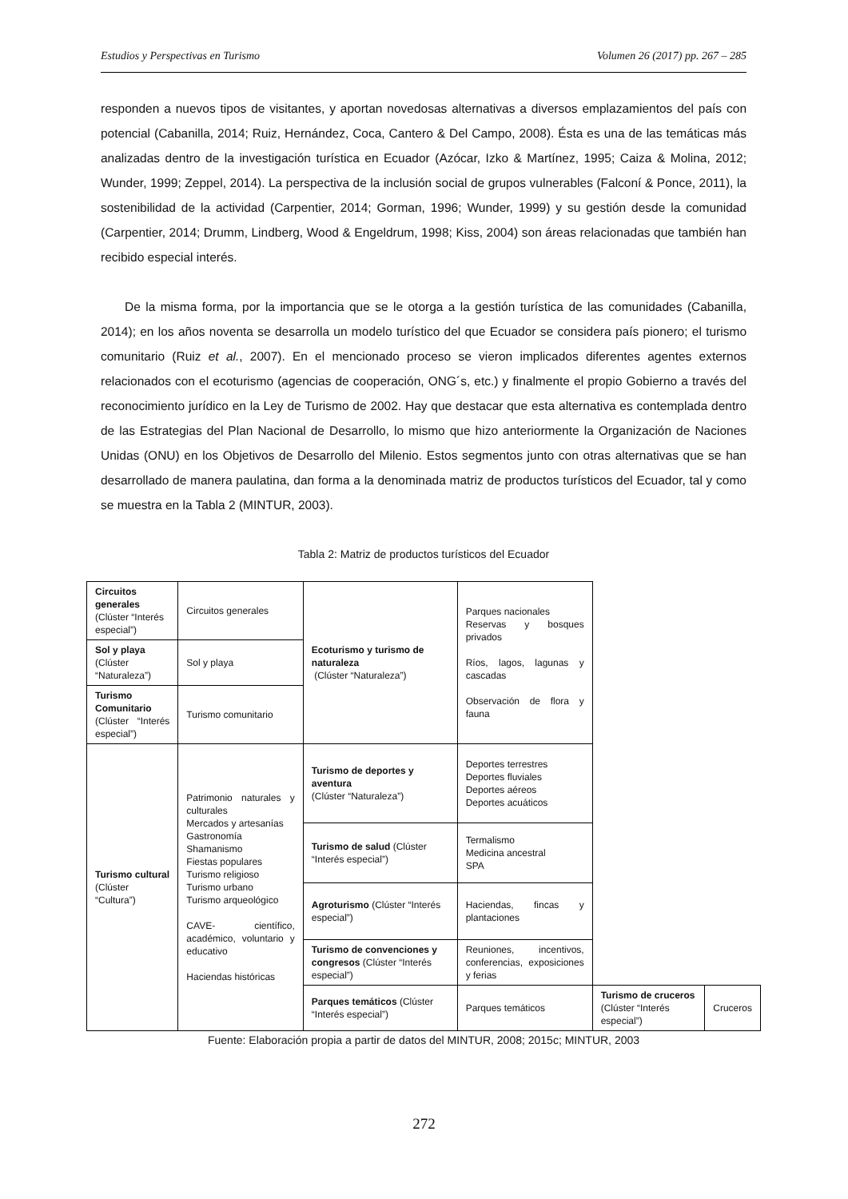Estudios y Perspectivas en Turismo Volumen 26 (2017) pp. 267 – 285
responden a nuevos tipos de visitantes, y aportan novedosas alternativas a diversos emplazamientos del país con potencial (Cabanilla, 2014; Ruiz, Hernández, Coca, Cantero & Del Campo, 2008). Ésta es una de las temáticas más analizadas dentro de la investigación turística en Ecuador (Azócar, Izko & Martínez, 1995; Caiza & Molina, 2012; Wunder, 1999; Zeppel, 2014). La perspectiva de la inclusión social de grupos vulnerables (Falconí & Ponce, 2011), la sostenibilidad de la actividad (Carpentier, 2014; Gorman, 1996; Wunder, 1999) y su gestión desde la comunidad (Carpentier, 2014; Drumm, Lindberg, Wood & Engeldrum, 1998; Kiss, 2004) son áreas relacionadas que también han recibido especial interés.
De la misma forma, por la importancia que se le otorga a la gestión turística de las comunidades (Cabanilla, 2014); en los años noventa se desarrolla un modelo turístico del que Ecuador se considera país pionero; el turismo comunitario (Ruiz et al., 2007). En el mencionado proceso se vieron implicados diferentes agentes externos relacionados con el ecoturismo (agencias de cooperación, ONG´s, etc.) y finalmente el propio Gobierno a través del reconocimiento jurídico en la Ley de Turismo de 2002. Hay que destacar que esta alternativa es contemplada dentro de las Estrategias del Plan Nacional de Desarrollo, lo mismo que hizo anteriormente la Organización de Naciones Unidas (ONU) en los Objetivos de Desarrollo del Milenio. Estos segmentos junto con otras alternativas que se han desarrollado de manera paulatina, dan forma a la denominada matriz de productos turísticos del Ecuador, tal y como se muestra en la Tabla 2 (MINTUR, 2003).
Tabla 2: Matriz de productos turísticos del Ecuador
| Circuitos generales (Clúster “Interés especial”) | Circuitos generales | Ecoturismo y turismo de naturaleza (Clúster “Naturaleza”) | Parques nacionales Reservas y bosques privados Ríos, lagos, lagunas y cascadas Observación de flora y fauna | | |
| Sol y playa (Clúster “Naturaleza”) | Sol y playa | | | | |
| Turismo Comunitario (Clúster “Interés especial”) | Turismo comunitario | | | | |
| Turismo cultural (Clúster “Cultura”) | Patrimonio naturales y culturales Mercados y artesanías Gastronomía Shamanismo Fiestas populares Turismo religioso Turismo urbano Turismo arqueológico CAVE- científico, académico, voluntario y educativo Haciendas históricas | Turismo de deportes y aventura (Clúster “Naturaleza”) | Deportes terrestres Deportes fluviales Deportes aéreos Deportes acuáticos | | |
| | | Turismo de salud (Clúster “Interés especial”) | Termalismo Medicina ancestral SPA | | |
| | | Agroturismo (Clúster “Interés especial”) | Haciendas, fincas y plantaciones | | |
| | | Turismo de convenciones y congresos (Clúster “Interés especial”) | Reuniones, incentivos, conferencias, exposiciones y ferias | | |
| | | Parques temáticos (Clúster “Interés especial”) | Parques temáticos | Turismo de cruceros (Clúster “Interés especial”) | Cruceros |
Fuente: Elaboración propia a partir de datos del MINTUR, 2008; 2015c; MINTUR, 2003
272